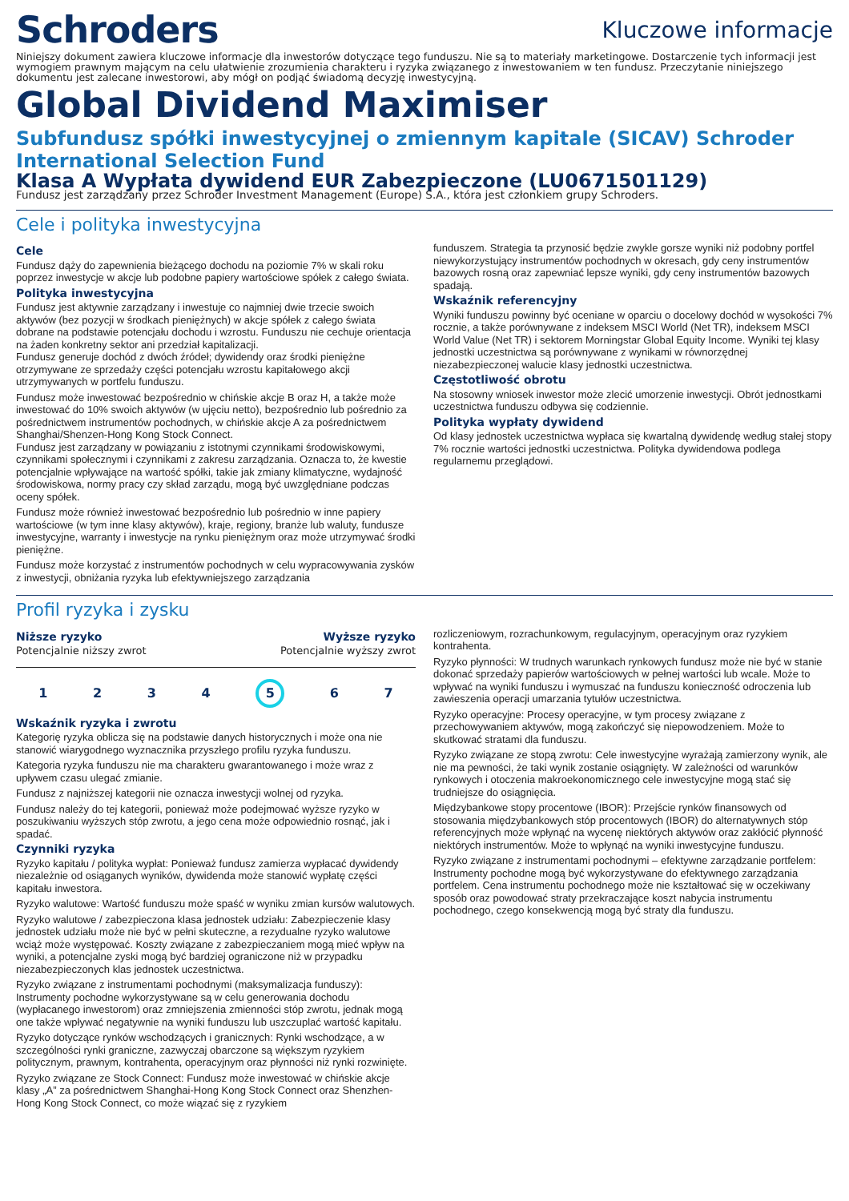Schroders
Kluczowe informacje
Niniejszy dokument zawiera kluczowe informacje dla inwestorów dotyczące tego funduszu. Nie są to materiały marketingowe. Dostarczenie tych informacji jest wymogiem prawnym mającym na celu ułatwienie zrozumienia charakteru i ryzyka związanego z inwestowaniem w ten fundusz. Przeczytanie niniejszego dokumentu jest zalecane inwestorowi, aby mógł on podjąć świadomą decyzję inwestycyjną.
Global Dividend Maximiser
Subfundusz spółki inwestycyjnej o zmiennym kapitale (SICAV) Schroder International Selection Fund
Klasa A Wypłata dywidend EUR Zabezpieczone (LU0671501129)
Fundusz jest zarządzany przez Schroder Investment Management (Europe) S.A., która jest członkiem grupy Schroders.
Cele i polityka inwestycyjna
Cele
Fundusz dąży do zapewnienia bieżącego dochodu na poziomie 7% w skali roku poprzez inwestycje w akcje lub podobne papiery wartościowe spółek z całego świata.
Polityka inwestycyjna
Fundusz jest aktywnie zarządzany i inwestuje co najmniej dwie trzecie swoich aktywów (bez pozycji w środkach pieniężnych) w akcje spółek z całego świata dobrane na podstawie potencjału dochodu i wzrostu. Funduszu nie cechuje orientacja na żaden konkretny sektor ani przedział kapitalizacji.
Fundusz generuje dochód z dwóch źródeł; dywidendy oraz środki pieniężne otrzymywane ze sprzedaży części potencjału wzrostu kapitałowego akcji utrzymywanych w portfelu funduszu.
Fundusz może inwestować bezpośrednio w chińskie akcje B oraz H, a także może inwestować do 10% swoich aktywów (w ujęciu netto), bezpośrednio lub pośrednio za pośrednictwem instrumentów pochodnych, w chińskie akcje A za pośrednictwem Shanghai/Shenzen-Hong Kong Stock Connect.
Fundusz jest zarządzany w powiązaniu z istotnymi czynnikami środowiskowymi, czynnikami społecznymi i czynnikami z zakresu zarządzania. Oznacza to, że kwestie potencjalnie wpływające na wartość spółki, takie jak zmiany klimatyczne, wydajność środowiskowa, normy pracy czy skład zarządu, mogą być uwzględniane podczas oceny spółek.
Fundusz może również inwestować bezpośrednio lub pośrednio w inne papiery wartościowe (w tym inne klasy aktywów), kraje, regiony, branże lub waluty, fundusze inwestycyjne, warranty i inwestycje na rynku pieniężnym oraz może utrzymywać środki pieniężne.
Fundusz może korzystać z instrumentów pochodnych w celu wypracowywania zysków z inwestycji, obniżania ryzyka lub efektywniejszego zarządzania
funduszem. Strategia ta przynosić będzie zwykle gorsze wyniki niż podobny portfel niewykorzystujący instrumentów pochodnych w okresach, gdy ceny instrumentów bazowych rosną oraz zapewniać lepsze wyniki, gdy ceny instrumentów bazowych spadają.
Wskaźnik referencyjny
Wyniki funduszu powinny być oceniane w oparciu o docelowy dochód w wysokości 7% rocznie, a także porównywane z indeksem MSCI World (Net TR), indeksem MSCI World Value (Net TR) i sektorem Morningstar Global Equity Income. Wyniki tej klasy jednostki uczestnictwa są porównywane z wynikami w równorzędnej niezabezpieczonej walucie klasy jednostki uczestnictwa.
Częstotliwość obrotu
Na stosowny wniosek inwestor może zlecić umorzenie inwestycji. Obrót jednostkami uczestnictwa funduszu odbywa się codziennie.
Polityka wypłaty dywidend
Od klasy jednostek uczestnictwa wypłaca się kwartalną dywidendę według stałej stopy 7% rocznie wartości jednostki uczestnictwa. Polityka dywidendowa podlega regularnemu przeglądowi.
Profil ryzyka i zysku
Niższe ryzyko
Potencjalnie niższy zwrot
Wyższe ryzyko
Potencjalnie wyższy zwrot
1 2 3 4 5 6 7
Wskaźnik ryzyka i zwrotu
Kategorię ryzyka oblicza się na podstawie danych historycznych i może ona nie stanowić wiarygodnego wyznacznika przyszłego profilu ryzyka funduszu.
Kategoria ryzyka funduszu nie ma charakteru gwarantowanego i może wraz z upływem czasu ulegać zmianie.
Fundusz z najniższej kategorii nie oznacza inwestycji wolnej od ryzyka.
Fundusz należy do tej kategorii, ponieważ może podejmować wyższe ryzyko w poszukiwaniu wyższych stóp zwrotu, a jego cena może odpowiednio rosnąć, jak i spadać.
Czynniki ryzyka
Ryzyko kapitału / polityka wypłat: Ponieważ fundusz zamierza wypłacać dywidendy niezależnie od osiąganych wyników, dywidenda może stanowić wypłatę części kapitału inwestora.
Ryzyko walutowe: Wartość funduszu może spaść w wyniku zmian kursów walutowych.
Ryzyko walutowe / zabezpieczona klasa jednostek udziału: Zabezpieczenie klasy jednostek udziału może nie być w pełni skuteczne, a rezydualne ryzyko walutowe wciąż może występować. Koszty związane z zabezpieczaniem mogą mieć wpływ na wyniki, a potencjalne zyski mogą być bardziej ograniczone niż w przypadku niezabezpieczonych klas jednostek uczestnictwa.
Ryzyko związane z instrumentami pochodnymi (maksymalizacja funduszy): Instrumenty pochodne wykorzystywane są w celu generowania dochodu (wypłacanego inwestorom) oraz zmniejszenia zmienności stóp zwrotu, jednak mogą one także wpływać negatywnie na wyniki funduszu lub uszczuplać wartość kapitału.
Ryzyko dotyczące rynków wschodzących i granicznych: Rynki wschodzące, a w szczególności rynki graniczne, zazwyczaj obarczone są większym ryzykiem politycznym, prawnym, kontrahenta, operacyjnym oraz płynności niż rynki rozwinięte.
Ryzyko związane ze Stock Connect: Fundusz może inwestować w chińskie akcje klasy „A” za pośrednictwem Shanghai-Hong Kong Stock Connect oraz Shenzhen-Hong Kong Stock Connect, co może wiązać się z ryzykiem
rozliczeniowym, rozrachunkowym, regulacyjnym, operacyjnym oraz ryzykiem kontrahenta.
Ryzyko płynności: W trudnych warunkach rynkowych fundusz może nie być w stanie dokonać sprzedaży papierów wartościowych w pełnej wartości lub wcale. Może to wpływać na wyniki funduszu i wymuszać na funduszu konieczność odroczenia lub zawieszenia operacji umarzania tytułów uczestnictwa.
Ryzyko operacyjne: Procesy operacyjne, w tym procesy związane z przechowywaniem aktywów, mogą zakończyć się niepowodzeniem. Może to skutkować stratami dla funduszu.
Ryzyko związane ze stopą zwrotu: Cele inwestycyjne wyrażają zamierzony wynik, ale nie ma pewności, że taki wynik zostanie osiągnięty. W zależności od warunków rynkowych i otoczenia makroekonomicznego cele inwestycyjne mogą stać się trudniejsze do osiągnięcia.
Międzybankowe stopy procentowe (IBOR): Przejście rynków finansowych od stosowania międzybankowych stóp procentowych (IBOR) do alternatywnych stóp referencyjnych może wpłynąć na wycenę niektórych aktywów oraz zakłócić płynność niektórych instrumentów. Może to wpłynąć na wyniki inwestycyjne funduszu.
Ryzyko związane z instrumentami pochodnymi – efektywne zarządzanie portfelem: Instrumenty pochodne mogą być wykorzystywane do efektywnego zarządzania portfelem. Cena instrumentu pochodnego może nie kształtować się w oczekiwany sposób oraz powodować straty przekraczające koszt nabycia instrumentu pochodnego, czego konsekwencją mogą być straty dla funduszu.